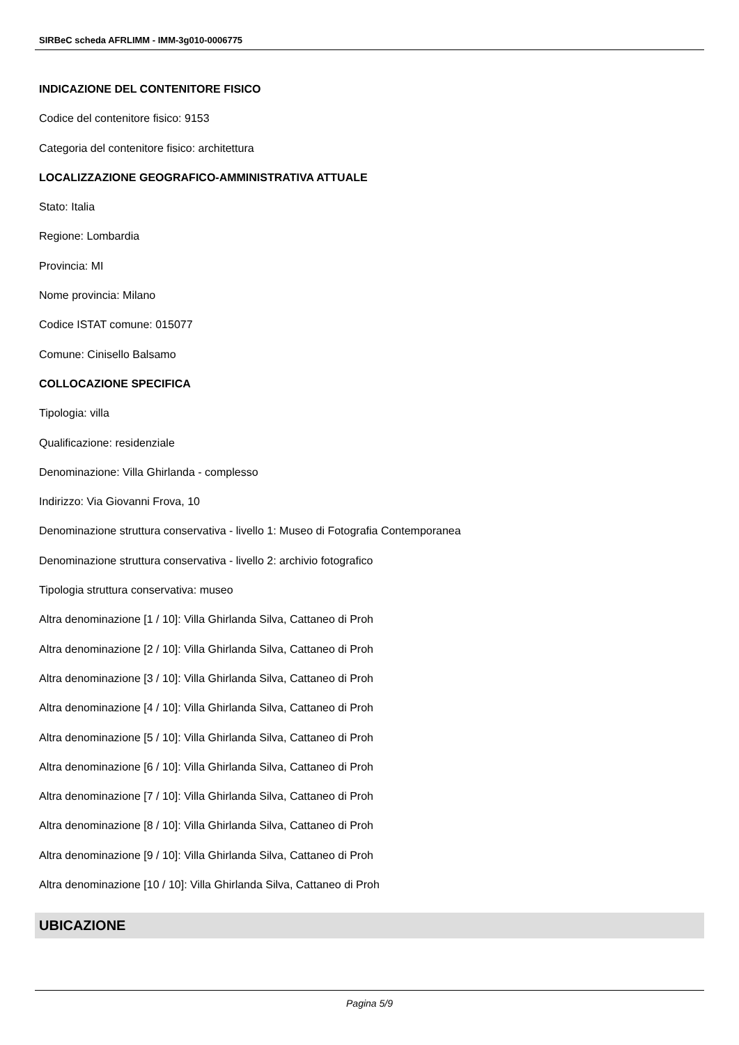SIRBeC scheda AFRLIMM - IMM-3g010-0006775
INDICAZIONE DEL CONTENITORE FISICO
Codice del contenitore fisico: 9153
Categoria del contenitore fisico: architettura
LOCALIZZAZIONE GEOGRAFICO-AMMINISTRATIVA ATTUALE
Stato: Italia
Regione: Lombardia
Provincia: MI
Nome provincia: Milano
Codice ISTAT comune: 015077
Comune: Cinisello Balsamo
COLLOCAZIONE SPECIFICA
Tipologia: villa
Qualificazione: residenziale
Denominazione: Villa Ghirlanda - complesso
Indirizzo: Via Giovanni Frova, 10
Denominazione struttura conservativa - livello 1: Museo di Fotografia Contemporanea
Denominazione struttura conservativa - livello 2: archivio fotografico
Tipologia struttura conservativa: museo
Altra denominazione [1 / 10]: Villa Ghirlanda Silva, Cattaneo di Proh
Altra denominazione [2 / 10]: Villa Ghirlanda Silva, Cattaneo di Proh
Altra denominazione [3 / 10]: Villa Ghirlanda Silva, Cattaneo di Proh
Altra denominazione [4 / 10]: Villa Ghirlanda Silva, Cattaneo di Proh
Altra denominazione [5 / 10]: Villa Ghirlanda Silva, Cattaneo di Proh
Altra denominazione [6 / 10]: Villa Ghirlanda Silva, Cattaneo di Proh
Altra denominazione [7 / 10]: Villa Ghirlanda Silva, Cattaneo di Proh
Altra denominazione [8 / 10]: Villa Ghirlanda Silva, Cattaneo di Proh
Altra denominazione [9 / 10]: Villa Ghirlanda Silva, Cattaneo di Proh
Altra denominazione [10 / 10]: Villa Ghirlanda Silva, Cattaneo di Proh
UBICAZIONE
Pagina 5/9